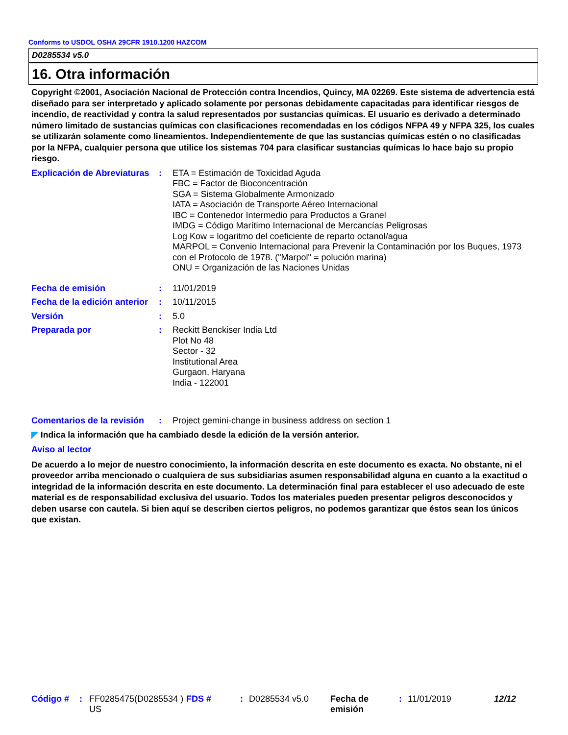Conforms to USDOL OSHA 29CFR 1910.1200 HAZCOM
D0285534 v5.0
16. Otra información
Copyright ©2001, Asociación Nacional de Protección contra Incendios, Quincy, MA 02269. Este sistema de advertencia está diseñado para ser interpretado y aplicado solamente por personas debidamente capacitadas para identificar riesgos de incendio, de reactividad y contra la salud representados por sustancias químicas. El usuario es derivado a determinado número limitado de sustancias químicas con clasificaciones recomendadas en los códigos NFPA 49 y NFPA 325, los cuales se utilizarán solamente como lineamientos. Independientemente de que las sustancias químicas estén o no clasificadas por la NFPA, cualquier persona que utilice los sistemas 704 para clasificar sustancias químicas lo hace bajo su propio riesgo.
Explicación de Abreviaturas
: ETA = Estimación de Toxicidad Aguda
FBC = Factor de Bioconcentración
SGA = Sistema Globalmente Armonizado
IATA = Asociación de Transporte Aéreo Internacional
IBC = Contenedor Intermedio para Productos a Granel
IMDG = Código Marítimo Internacional de Mercancías Peligrosas
Log Kow = logaritmo del coeficiente de reparto octanol/agua
MARPOL = Convenio Internacional para Prevenir la Contaminación por los Buques, 1973 con el Protocolo de 1978. ("Marpol" = polución marina)
ONU = Organización de las Naciones Unidas
Fecha de emisión : 11/01/2019
Fecha de la edición anterior
: 10/11/2015
Versión : 5.0
Preparada por : Reckitt Benckiser India Ltd
Plot No 48
Sector - 32
Institutional Area
Gurgaon, Haryana
India - 122001
Comentarios de la revisión
: Project gemini-change in business address on section 1
◤ Indica la información que ha cambiado desde la edición de la versión anterior.
Aviso al lector
De acuerdo a lo mejor de nuestro conocimiento, la información descrita en este documento es exacta. No obstante, ni el proveedor arriba mencionado o cualquiera de sus subsidiarias asumen responsabilidad alguna en cuanto a la exactitud o integridad de la información descrita en este documento. La determinación final para establecer el uso adecuado de este material es de responsabilidad exclusiva del usuario. Todos los materiales pueden presentar peligros desconocidos y deben usarse con cautela. Si bien aquí se describen ciertos peligros, no podemos garantizar que éstos sean los únicos que existan.
Código # : FF0285475(D0285534 ) US
FDS # : D0285534 v5.0 Fecha de emisión
: 11/01/2019 12/12